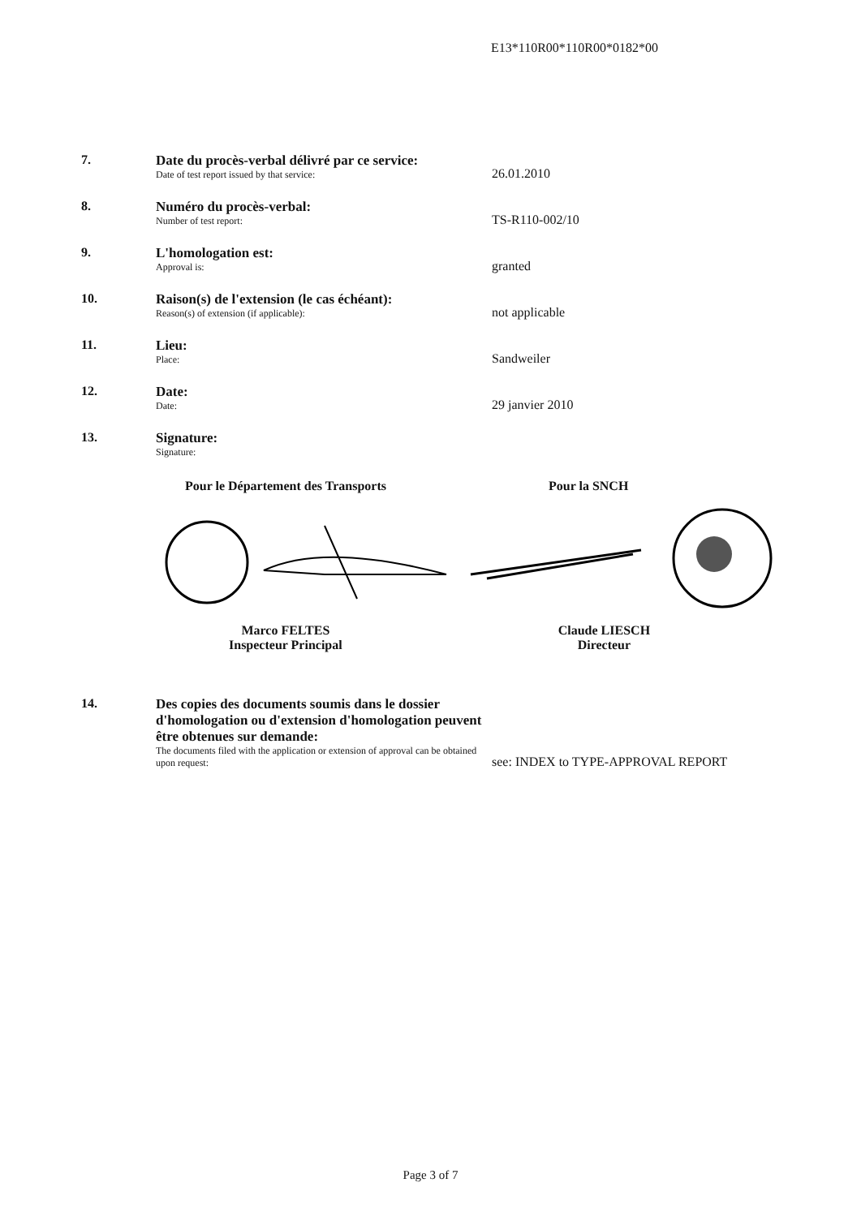E13*110R00*110R00*0182*00
7. Date du procès-verbal délivré par ce service:
Date of test report issued by that service:
26.01.2010
8. Numéro du procès-verbal:
Number of test report:
TS-R110-002/10
9. L'homologation est:
Approval is:
granted
10. Raison(s) de l'extension (le cas échéant):
Reason(s) of extension (if applicable):
not applicable
11. Lieu:
Place:
Sandweiler
12. Date:
Date:
29 janvier 2010
13. Signature:
Signature:
Pour le Département des Transports
Pour la SNCH
Marco FELTES
Inspecteur Principal
Claude LIESCH
Directeur
14. Des copies des documents soumis dans le dossier d'homologation ou d'extension d'homologation peuvent être obtenues sur demande:
The documents filed with the application or extension of approval can be obtained upon request:
see: INDEX to TYPE-APPROVAL REPORT
Page 3 of 7